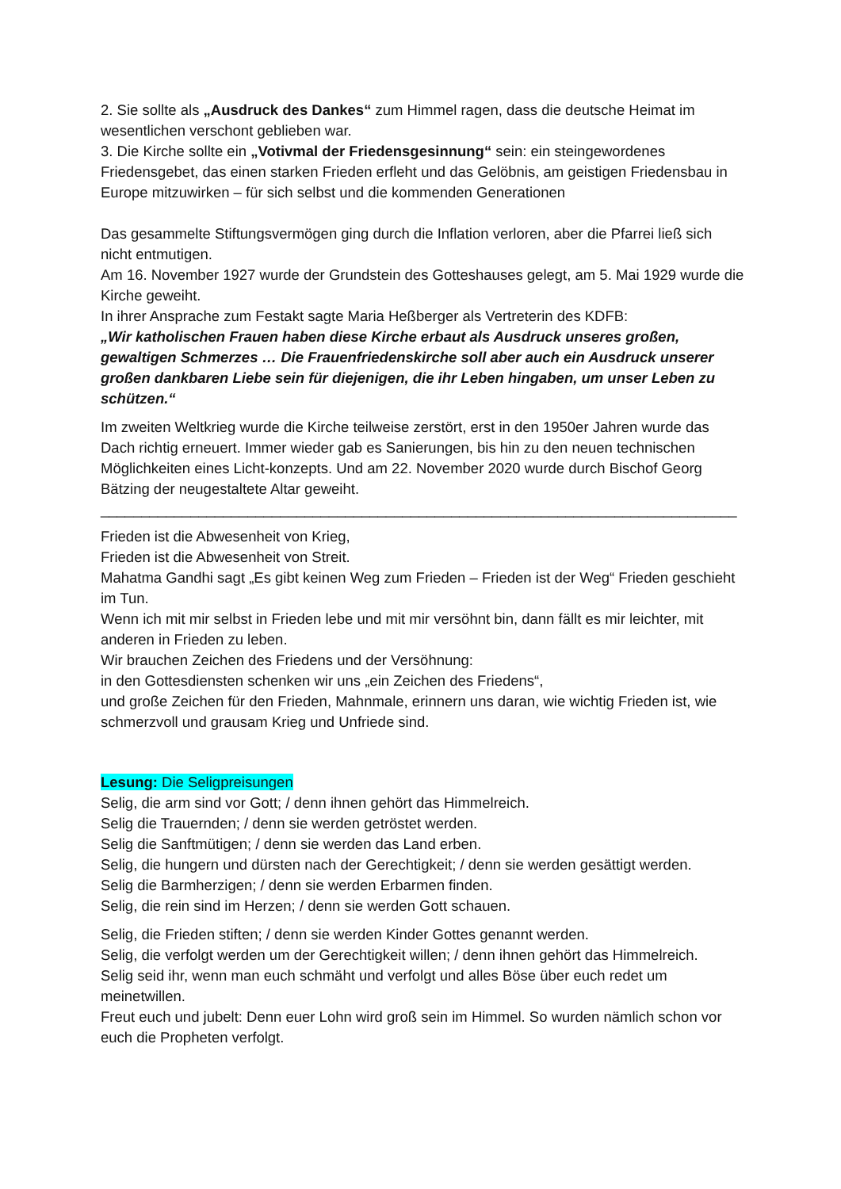2. Sie sollte als „Ausdruck des Dankes“ zum Himmel ragen, dass die deutsche Heimat im wesentlichen verschont geblieben war.
3. Die Kirche sollte ein „Votivmal der Friedensgesinnung“ sein: ein steingewordenes Friedensgebet, das einen starken Frieden erfleht und das Gelöbnis, am geistigen Friedensbau in Europe mitzuwirken – für sich selbst und die kommenden Generationen
Das gesammelte Stiftungsvermögen ging durch die Inflation verloren, aber die Pfarrei ließ sich nicht entmutigen.
Am 16. November 1927 wurde der Grundstein des Gotteshauses gelegt, am 5. Mai 1929 wurde die Kirche geweiht.
In ihrer Ansprache zum Festakt sagte Maria Heßberger als Vertreterin des KDFB:
„Wir katholischen Frauen haben diese Kirche erbaut als Ausdruck unseres großen, gewaltigen Schmerzes … Die Frauenfriedenskirche soll aber auch ein Ausdruck unserer großen dankbaren Liebe sein für diejenigen, die ihr Leben hingaben, um unser Leben zu schützen.“
Im zweiten Weltkrieg wurde die Kirche teilweise zerstört, erst in den 1950er Jahren wurde das Dach richtig erneuert. Immer wieder gab es Sanierungen, bis hin zu den neuen technischen Möglichkeiten eines Licht-konzepts. Und am 22. November 2020 wurde durch Bischof Georg Bätzing der neugestaltete Altar geweiht.
______________________________________________________________________________
Frieden ist die Abwesenheit von Krieg,
Frieden ist die Abwesenheit von Streit.
Mahatma Gandhi sagt „Es gibt keinen Weg zum Frieden – Frieden ist der Weg“ Frieden geschieht im Tun.
Wenn ich mit mir selbst in Frieden lebe und mit mir versöhnt bin, dann fällt es mir leichter, mit anderen in Frieden zu leben.
Wir brauchen Zeichen des Friedens und der Versöhnung:
in den Gottesdiensten schenken wir uns „ein Zeichen des Friedens“,
und große Zeichen für den Frieden, Mahnmale, erinnern uns daran, wie wichtig Frieden ist, wie schmerzvoll und grausam Krieg und Unfriede sind.
Lesung: Die Seligpreisungen
Selig, die arm sind vor Gott; / denn ihnen gehört das Himmelreich.
Selig die Trauernden; / denn sie werden getröstet werden.
Selig die Sanftmütigen; / denn sie werden das Land erben.
Selig, die hungern und dürsten nach der Gerechtigkeit; / denn sie werden gesättigt werden.
Selig die Barmherzigen; / denn sie werden Erbarmen finden.
Selig, die rein sind im Herzen; / denn sie werden Gott schauen.
Selig, die Frieden stiften; / denn sie werden Kinder Gottes genannt werden.
Selig, die verfolgt werden um der Gerechtigkeit willen; / denn ihnen gehört das Himmelreich.
Selig seid ihr, wenn man euch schmäht und verfolgt und alles Böse über euch redet um meinetwillen.
Freut euch und jubelt: Denn euer Lohn wird groß sein im Himmel. So wurden nämlich schon vor euch die Propheten verfolgt.